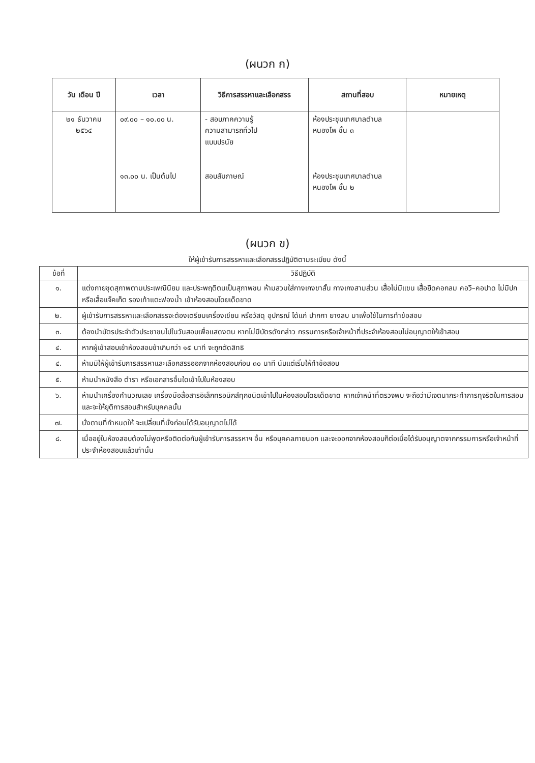(ผนวก ก)
| วัน เดือน ปี | เวลา | วิธีการสรรหาและเลือกสรร | สถานที่สอบ | หมายเหตุ |
| --- | --- | --- | --- | --- |
| ๒๑ ธันวาคม ๒๕๖๔ | ๐๙.๐๐ – ๑๐.๐๐ น. ๑๓.๐๐ น. เป็นต้นไป | - สอบภาคความรู้ ความสามารถทั่วไป แบบปรนัย สอบสัมภาษณ์ | ห้องประชุมเทศบาลตำบล หนองโพ ชั้น ๓ ห้องประชุมเทศบาลตำบล หนองโพ ชั้น ๒ | |
(ผนวก ข)
ให้ผู้เข้ารับการสรรหาและเลือกสรรปฏิบัติตามระเบียบ ดังนี้
| ข้อที่ | วิธีปฏิบัติ |
| --- | --- |
| ๑. | แต่งกายชุดสุภาพตามประเพณีนิยม และประพฤติตนเป็นสุภาพชน ห้ามสวมใส่กางเกงขาสั้น กางเกงสามส่วน เสื้อไม่มีแขน เสื้อยืดคอกลม คอวี–คอปาด ไม่มีปก หรือเสื้อแจ็คเก็ต รองเท้าแตะฟองน้ำ เข้าห้องสอบโดยเด็ดขาด |
| ๒. | ผู้เข้ารับการสรรหาและเลือกสรรจะต้องเตรียมเครื่องเขียน หรือวัสดุ อุปกรณ์ ได้แก่ ปากกา ยางลบ มาเพื่อใช้ในการทำข้อสอบ |
| ๓. | ต้องนำบัตรประจำตัวประชาชนไปในวันสอบเพื่อแสดงตน หากไม่มีบัตรดังกล่าว กรรมการหรือเจ้าหน้าที่ประจำห้องสอบไม่อนุญาตให้เข้าสอบ |
| ๔. | หากผู้เข้าสอบเข้าห้องสอบช้าเกินกว่า ๑๕ นาที จะถูกตัดสิทธิ |
| ๔. | ห้ามมิให้ผู้เข้ารับการสรรหาและเลือกสรรออกจากห้องสอบก่อน ๓๐ นาที นับแต่เริ่มให้ทำข้อสอบ |
| ๕. | ห้ามนำหนังสือ ตำรา หรือเอกสารอื่นใดเข้าไปในห้องสอบ |
| ๖. | ห้ามนำเครื่องคำนวณเลข เครื่องมือสื่อสารอิเล็กทรอนิกส์ทุกชนิดเข้าไปในห้องสอบโดยเด็ดขาด หากเจ้าหน้าที่ตรวจพบ จะถือว่ามีเจตนากระทำการทุจริตในการสอบ และจะให้ยุติการสอบสำหรับบุคคลนั้น |
| ๗. | นั่งตามที่กำหนดให้ จะเปลี่ยนที่นั่งก่อนได้รับอนุญาตไม่ได้ |
| ๘. | เมื่ออยู่ในห้องสอบต้องไม่พูดหรือติดต่อกับผู้เข้ารับการสรรหาฯ อื่น หรือบุคคลภายนอก และจะออกจากห้องสอบก็ต่อเมื่อได้รับอนุญาตจากกรรมการหรือเจ้าหน้าที่ประจำห้องสอบแล้วเท่านั้น |